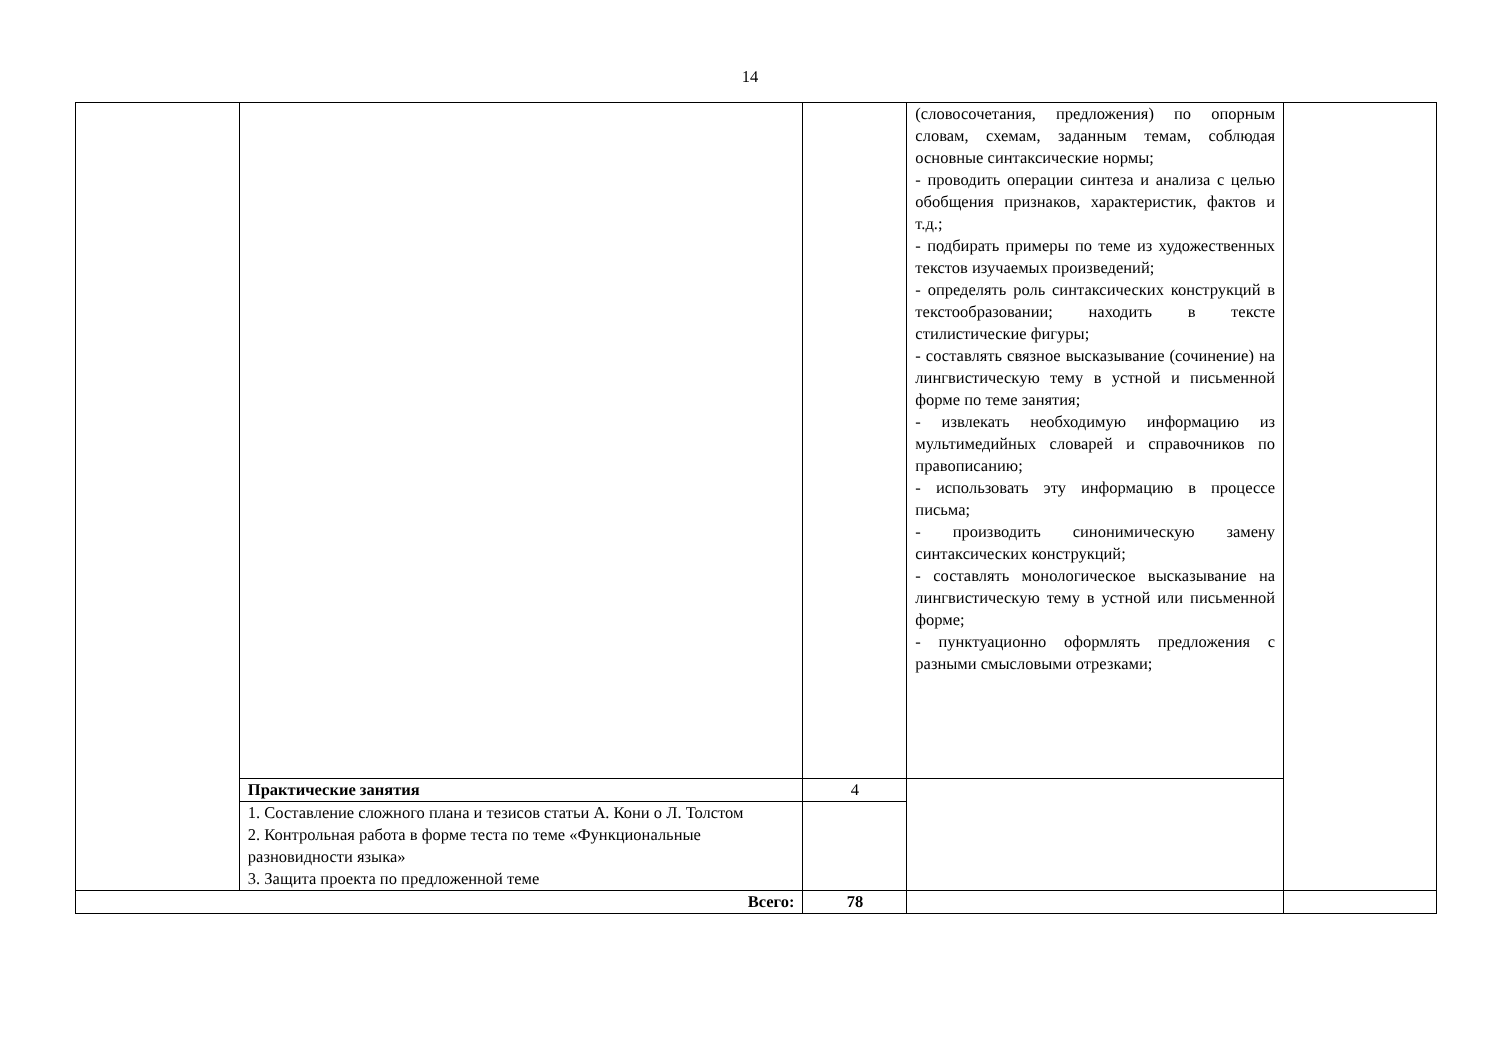14
| | | | (словосочетания, предложения) по опорным словам, схемам, заданным темам, соблюдая основные синтаксические нормы; - проводить операции синтеза и анализа с целью обобщения признаков, характеристик, фактов и т.д.; - подбирать примеры по теме из художественных текстов изучаемых произведений; - определять роль синтаксических конструкций в текстообразовании; находить в тексте стилистические фигуры; - составлять связное высказывание (сочинение) на лингвистическую тему в устной и письменной форме по теме занятия; - извлекать необходимую информацию из мультимедийных словарей и справочников по правописанию; - использовать эту информацию в процессе письма; - производить синонимическую замену синтаксических конструкций; - составлять монологическое высказывание на лингвистическую тему в устной или письменной форме; - пунктуационно оформлять предложения с разными смысловыми отрезками; | |
| | Практические занятия | 4 | | |
| | 1. Составление сложного плана и тезисов статьи А. Кони о Л. Толстом 2. Контрольная работа в форме теста по теме «Функциональные разновидности языка» 3. Защита проекта по предложенной теме | | | |
| Всего: | | 78 | | |